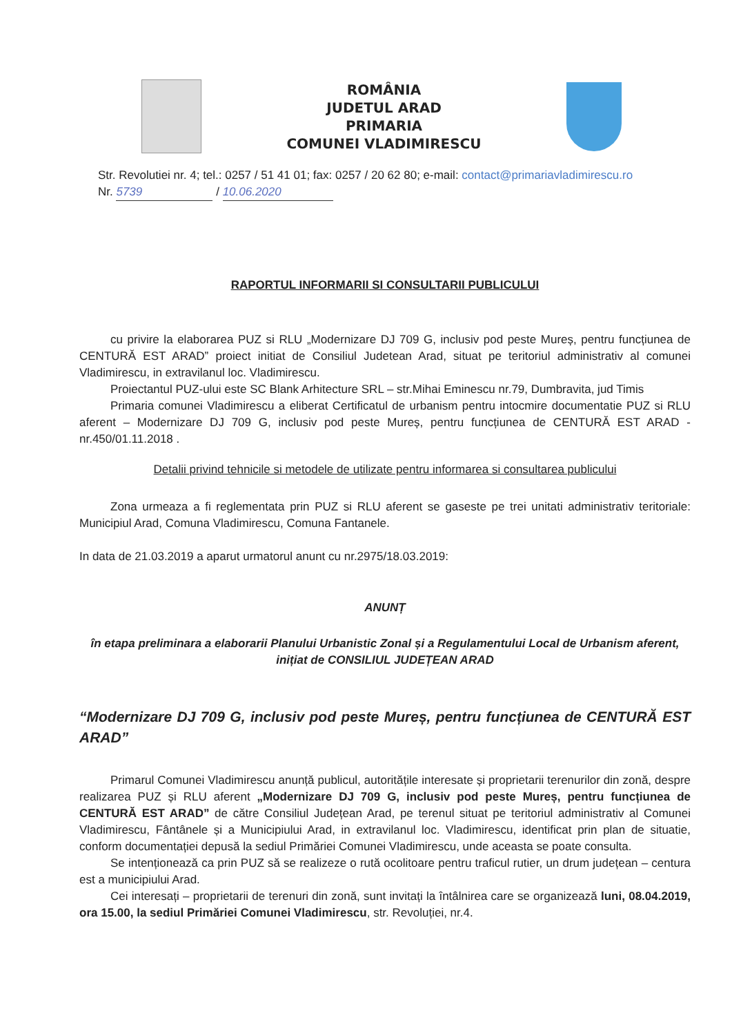ROMÂNIA
JUDETUL ARAD
PRIMARIA
COMUNEI VLADIMIRESCU
Str. Revolutiei nr. 4; tel.: 0257 / 51 41 01; fax: 0257 / 20 62 80; e-mail: contact@primariavladimirescu.ro
Nr. 5739 / 10.06.2020
RAPORTUL INFORMARII SI CONSULTARII PUBLICULUI
cu privire la elaborarea PUZ si RLU „Modernizare DJ 709 G, inclusiv pod peste Mureș, pentru funcțiunea de CENTURĂ EST ARAD” proiect initiat de Consiliul Judetean Arad, situat pe teritoriul administrativ al comunei Vladimirescu, in extravilanul loc. Vladimirescu.
Proiectantul PUZ-ului este SC Blank Arhitecture SRL – str.Mihai Eminescu nr.79, Dumbravita, jud Timis
Primaria comunei Vladimirescu a eliberat Certificatul de urbanism pentru intocmire documentatie PUZ si RLU aferent – Modernizare DJ 709 G, inclusiv pod peste Mureș, pentru funcțiunea de CENTURĂ EST ARAD - nr.450/01.11.2018 .
Detalii privind tehnicile si metodele de utilizate pentru informarea si consultarea publicului
Zona urmeaza a fi reglementata prin PUZ si RLU aferent se gaseste pe trei unitati administrativ teritoriale: Municipiul Arad, Comuna Vladimirescu, Comuna Fantanele.
In data de 21.03.2019 a aparut urmatorul anunt cu nr.2975/18.03.2019:
ANUNȚ
în etapa preliminara a elaborarii Planului Urbanistic Zonal și a Regulamentului Local de Urbanism aferent, inițiat de CONSILIUL JUDEȚEAN ARAD
“Modernizare DJ 709 G, inclusiv pod peste Mureș, pentru funcțiunea de CENTURĂ EST ARAD”
Primarul Comunei Vladimirescu anunță publicul, autoritățile interesate și proprietarii terenurilor din zonă, despre realizarea PUZ și RLU aferent „Modernizare DJ 709 G, inclusiv pod peste Mureș, pentru funcțiunea de CENTURĂ EST ARAD” de către Consiliul Județean Arad, pe terenul situat pe teritoriul administrativ al Comunei Vladimirescu, Fântânele și a Municipiului Arad, in extravilanul loc. Vladimirescu, identificat prin plan de situatie, conform documentației depusă la sediul Primăriei Comunei Vladimirescu, unde aceasta se poate consulta.
Se intenționează ca prin PUZ să se realizeze o rută ocolitoare pentru traficul rutier, un drum județean – centura est a municipiului Arad.
Cei interesați – proprietarii de terenuri din zonă, sunt invitați la întâlnirea care se organizează luni, 08.04.2019, ora 15.00, la sediul Primăriei Comunei Vladimirescu, str. Revoluției, nr.4.